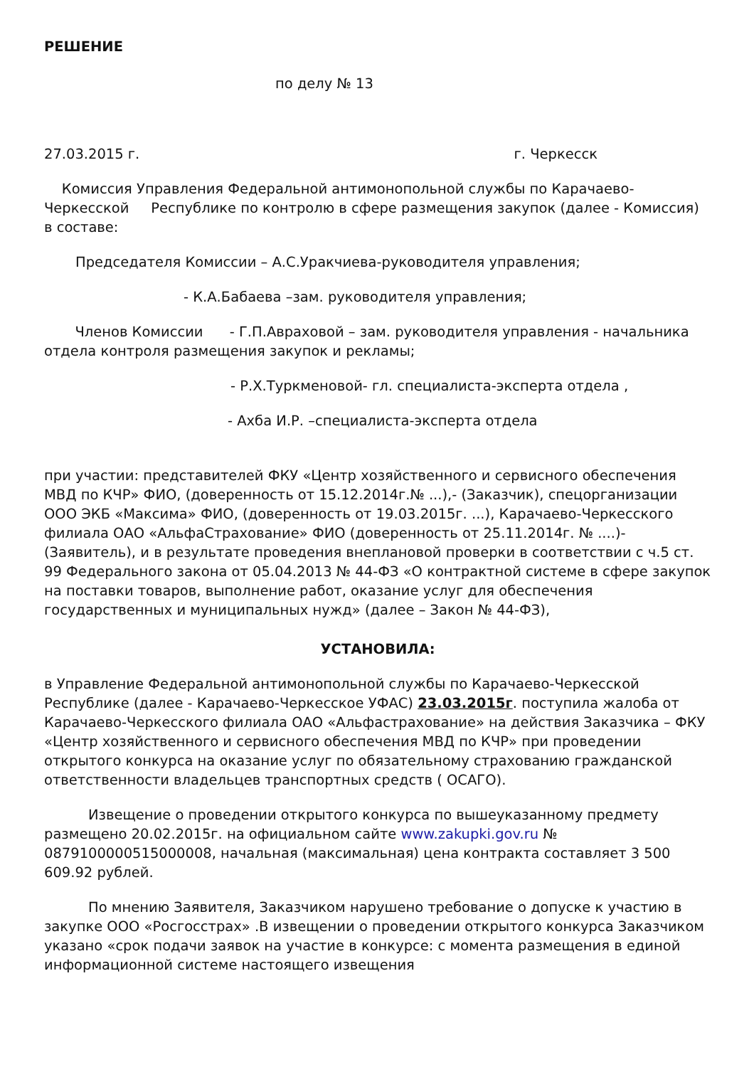РЕШЕНИЕ
по делу № 13
27.03.2015 г. г. Черкесск
Комиссия Управления Федеральной антимонопольной службы по Карачаево-Черкесской Республике по контролю в сфере размещения закупок (далее - Комиссия) в составе:
Председателя Комиссии – А.С.Уракчиева-руководителя управления;
- К.А.Бабаева –зам. руководителя управления;
Членов Комиссии - Г.П.Авраховой – зам. руководителя управления - начальника отдела контроля размещения закупок и рекламы;
- Р.Х.Туркменовой- гл. специалиста-эксперта отдела ,
- Ахба И.Р. –специалиста-эксперта отдела
при участии: представителей ФКУ «Центр хозяйственного и сервисного обеспечения МВД по КЧР» ФИО, (доверенность от 15.12.2014г.№ ...),- (Заказчик), спецорганизации ООО ЭКБ «Максима» ФИО, (доверенность от 19.03.2015г. ...), Карачаево-Черкесского филиала ОАО «АльфаСтрахование» ФИО (доверенность от 25.11.2014г. № ....)- (Заявитель), и в результате проведения внеплановой проверки в соответствии с ч.5 ст. 99 Федерального закона от 05.04.2013 № 44-ФЗ «О контрактной системе в сфере закупок на поставки товаров, выполнение работ, оказание услуг для обеспечения государственных и муниципальных нужд» (далее – Закон № 44-ФЗ),
УСТАНОВИЛА:
в Управление Федеральной антимонопольной службы по Карачаево-Черкесской Республике (далее - Карачаево-Черкесское УФАС) 23.03.2015г. поступила жалоба от Карачаево-Черкесского филиала ОАО «Альфастрахование» на действия Заказчика – ФКУ «Центр хозяйственного и сервисного обеспечения МВД по КЧР» при проведении открытого конкурса на оказание услуг по обязательному страхованию гражданской ответственности владельцев транспортных средств ( ОСАГО).
Извещение о проведении открытого конкурса по вышеуказанному предмету размещено 20.02.2015г. на официальном сайте www.zakupki.gov.ru № 0879100000515000008, начальная (максимальная) цена контракта составляет 3 500 609.92 рублей.
По мнению Заявителя, Заказчиком нарушено требование о допуске к участию в закупке ООО «Росгосстрах» .В извещении о проведении открытого конкурса Заказчиком указано «срок подачи заявок на участие в конкурсе: с момента размещения в единой информационной системе настоящего извещения